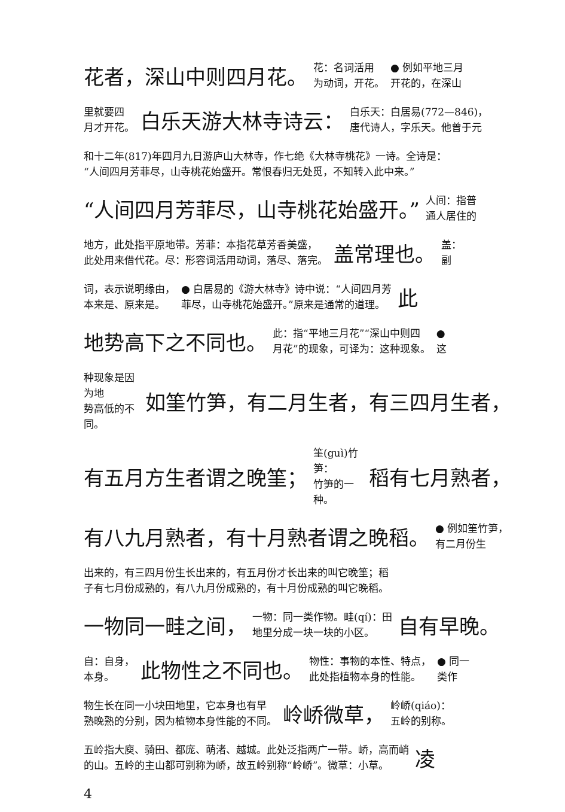花者，深山中则四月花。 花：名词活用
为动词，开花。 ● 例如平地三月
开花的，在深山
里就要四
月才开花。 白乐天游大林寺诗云： 白乐天：白居易(772—846)，
唐代诗人，字乐天。他曾于元
和十二年(817)年四月九日游庐山大林寺，作七绝《大林寺桃花》一诗。全诗是：
“人间四月芳菲尽，山寺桃花始盛开。常恨春归无处觅，不知转入此中来。”
“人间四月芳菲尽，山寺桃花始盛开。” 人间：指普
通人居住的
地方，此处指平原地带。芳菲：本指花草芳香美盛，
此处用来借代花。尽：形容词活用动词，落尽、落完。 盖常理也。 盖：
副
词，表示说明缘由，
本来是、原来是。 ● 白居易的《游大林寺》诗中说：“人间四月芳
菲尽，山寺桃花始盛开。”原来是通常的道理。 此
地势高下之不同也。 此：指“平地三月花”“深山中则四
月花”的现象，可译为：这种现象。 ●
这
种现象是因为地
势高低的不同。 如筀竹笋，有二月生者，有三四月生者，
有五月方生者谓之晚筀； 筀(guì)竹笋：
竹笋的一种。 稻有七月熟者，
有八九月熟者，有十月熟者谓之晚稻。 ● 例如筀竹笋，
有二月份生
出来的，有三四月份生长出来的，有五月份才长出来的叫它晚筀；稻
子有七月份成熟的，有八九月份成熟的，有十月份成熟的叫它晚稻。
一物同一畦之间， 一物：同一类作物。畦(qí)：田
地里分成一块一块的小区。 自有早晚。
自：自身，
本身。 此物性之不同也。 物性：事物的本性、特点，
此处指植物本身的性能。 ● 同一
类作
物生长在同一小块田地里，它本身也有早
熟晚熟的分别，因为植物本身性能的不同。 岭峤微草， 岭峤(qiáo)：
五岭的别称。
五岭指大庾、骑田、都庞、萌渚、越城。此处泛指两广一带。峤，高而峭
的山。五岭的主山都可别称为峤，故五岭别称“岭峤”。微草：小草。 凌
4